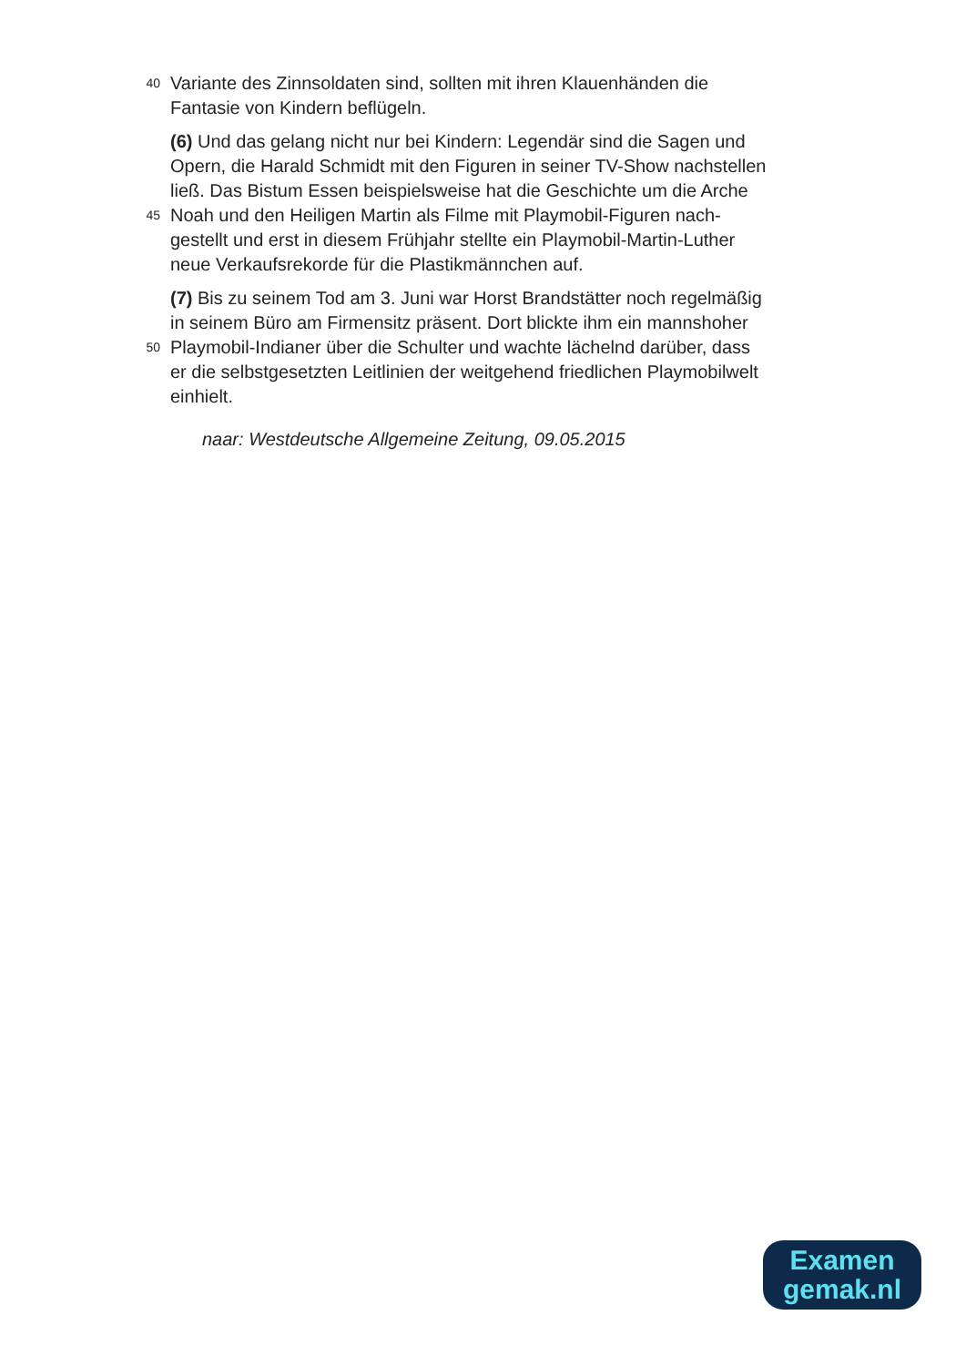40 Variante des Zinnsoldaten sind, sollten mit ihren Klauenhänden die
Fantasie von Kindern beflügeln.
(6) Und das gelang nicht nur bei Kindern: Legendär sind die Sagen und
Opern, die Harald Schmidt mit den Figuren in seiner TV-Show nachstellen
ließ. Das Bistum Essen beispielsweise hat die Geschichte um die Arche
45 Noah und den Heiligen Martin als Filme mit Playmobil-Figuren nach-
gestellt und erst in diesem Frühjahr stellte ein Playmobil-Martin-Luther
neue Verkaufsrekorde für die Plastikmännchen auf.
(7) Bis zu seinem Tod am 3. Juni war Horst Brandstätter noch regelmäßig
in seinem Büro am Firmensitz präsent. Dort blickte ihm ein mannshoher
50 Playmobil-Indianer über die Schulter und wachte lächelnd darüber, dass
er die selbstgesetzten Leitlinien der weitgehend friedlichen Playmobilwelt
einhielt.
naar: Westdeutsche Allgemeine Zeitung, 09.05.2015
Examen
gemak.nl